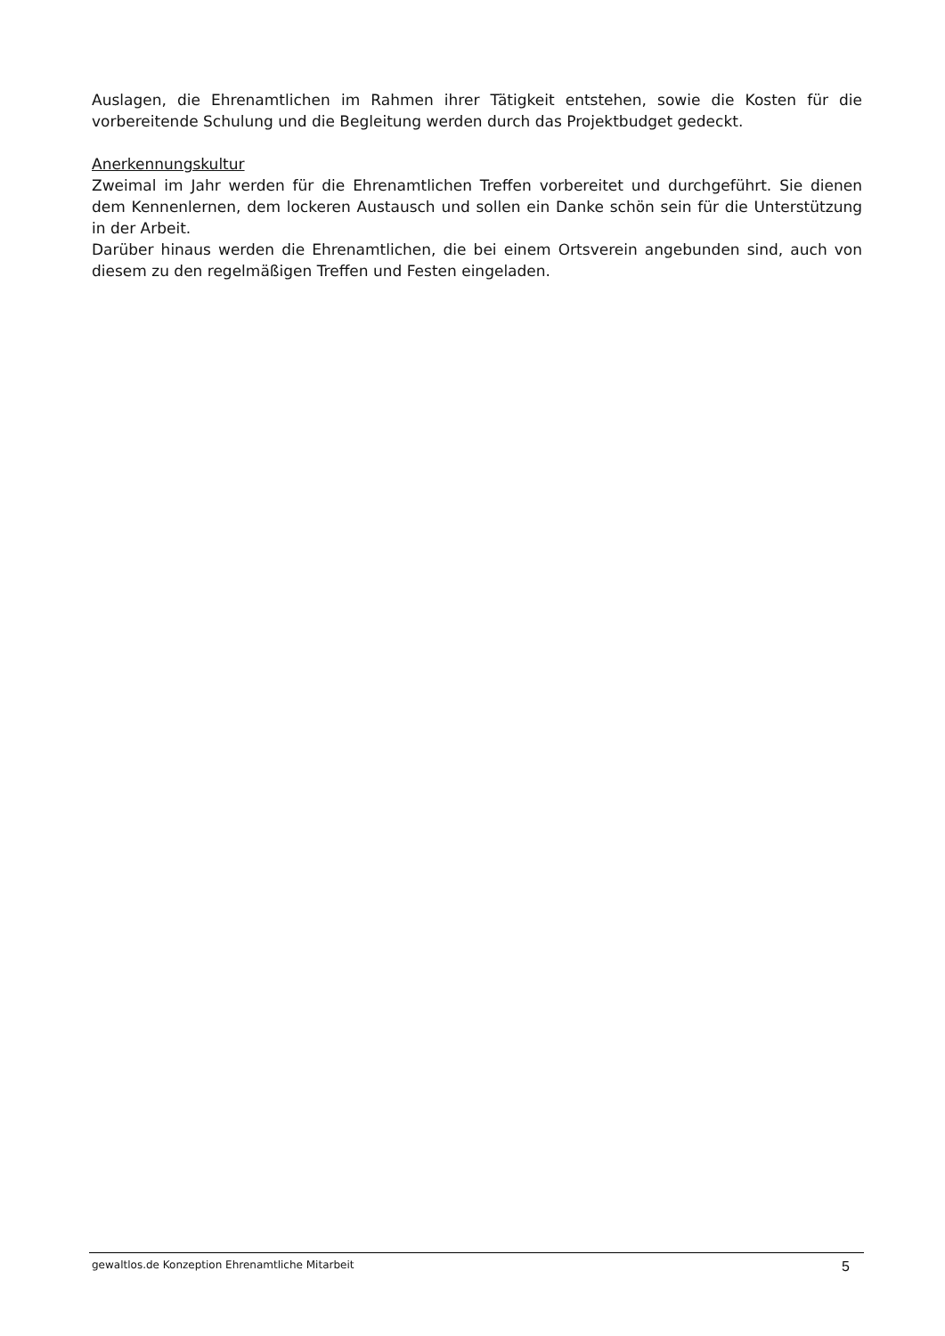Auslagen, die Ehrenamtlichen im Rahmen ihrer Tätigkeit entstehen, sowie die Kosten für die vorbereitende Schulung und die Begleitung werden durch das Projektbudget gedeckt.
Anerkennungskultur
Zweimal im Jahr werden für die Ehrenamtlichen Treffen vorbereitet und durchgeführt. Sie dienen dem Kennenlernen, dem lockeren Austausch und sollen ein Danke schön sein für die Unterstützung in der Arbeit.
Darüber hinaus werden die Ehrenamtlichen, die bei einem Ortsverein angebunden sind, auch von diesem zu den regelmäßigen Treffen und Festen eingeladen.
gewaltlos.de Konzeption Ehrenamtliche Mitarbeit 5